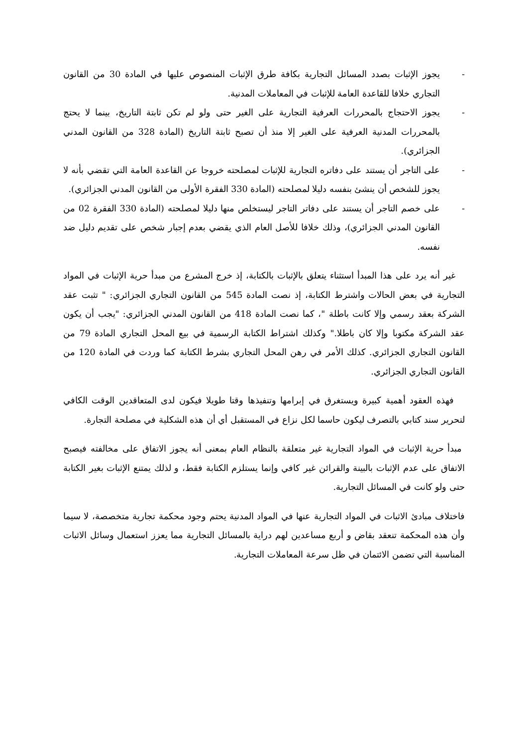- يجوز الإثبات بصدد المسائل التجارية بكافة طرق الإثبات المنصوص عليها في المادة 30 من القانون التجاري خلافا للقاعدة العامة للإثبات في المعاملات المدنية.
- يجوز الاحتجاج بالمحررات العرفية التجارية على الغير حتى ولو لم تكن ثابتة التاريخ، بينما لا يحتج بالمحررات المدنية العرفية على الغير إلا منذ أن تصبح ثابتة التاريخ (المادة 328 من القانون المدني الجزائري).
- على التاجر أن يستند على دفاتره التجارية للإثبات لمصلحته خروجا عن القاعدة العامة التي تقضي بأنه لا يجوز للشخص أن ينشئ بنفسه دليلا لمصلحته (المادة 330 الفقرة الأولى من القانون المدني الجزائري).
- على خصم التاجر أن يستند على دفاتر التاجر ليستخلص منها دليلا لمصلحته (المادة 330 الفقرة 02 من القانون المدني الجزائري)، وذلك خلافا للأصل العام الذي يقضي بعدم إجبار شخص على تقديم دليل ضد نفسه.
غير أنه يرد على هذا المبدأ استثناء يتعلق بالإثبات بالكتابة، إذ خرج المشرع من مبدأ حرية الإثبات في المواد التجارية في بعض الحالات واشترط الكتابة، إذ نصت المادة 545 من القانون التجاري الجزائري: " تثبت عقد الشركة بعقد رسمي وإلا كانت باطلة "، كما نصت المادة 418 من القانون المدني الجزائري: "يجب أن يكون عقد الشركة مكتوبا وإلا كان باطلا." وكذلك اشتراط الكتابة الرسمية في بيع المحل التجاري المادة 79 من القانون التجاري الجزائري. كذلك الأمر في رهن المحل التجاري بشرط الكتابة كما وردت في المادة 120 من القانون التجاري الجزائري.
فهذه العقود أهمية كبيرة ويستغرق في إبرامها وتنفيذها وقتا طويلا فيكون لدى المتعاقدين الوقت الكافي لتحرير سند كتابي بالتصرف ليكون حاسما لكل نزاع في المستقبل أي أن هذه الشكلية في مصلحة التجارة.
مبدأ حرية الإثبات في المواد التجارية غير متعلقة بالنظام العام بمعنى أنه يجوز الاتفاق على مخالفته فيصبح الاتفاق على عدم الإثبات بالبينة والقرائن غير كافي وإنما يستلزم الكتابة فقط، و لذلك يمتنع الإثبات بغير الكتابة حتى ولو كانت في المسائل التجارية.
فاختلاف مبادئ الاثبات في المواد التجارية عنها في المواد المدنية يحتم وجود محكمة تجارية متخصصة، لا سيما وأن هذه المحكمة تنعقد بقاض و أربع مساعدين لهم دراية بالمسائل التجارية مما يعزز استعمال وسائل الاثبات المناسبة التي تضمن الائتمان في ظل سرعة المعاملات التجارية.